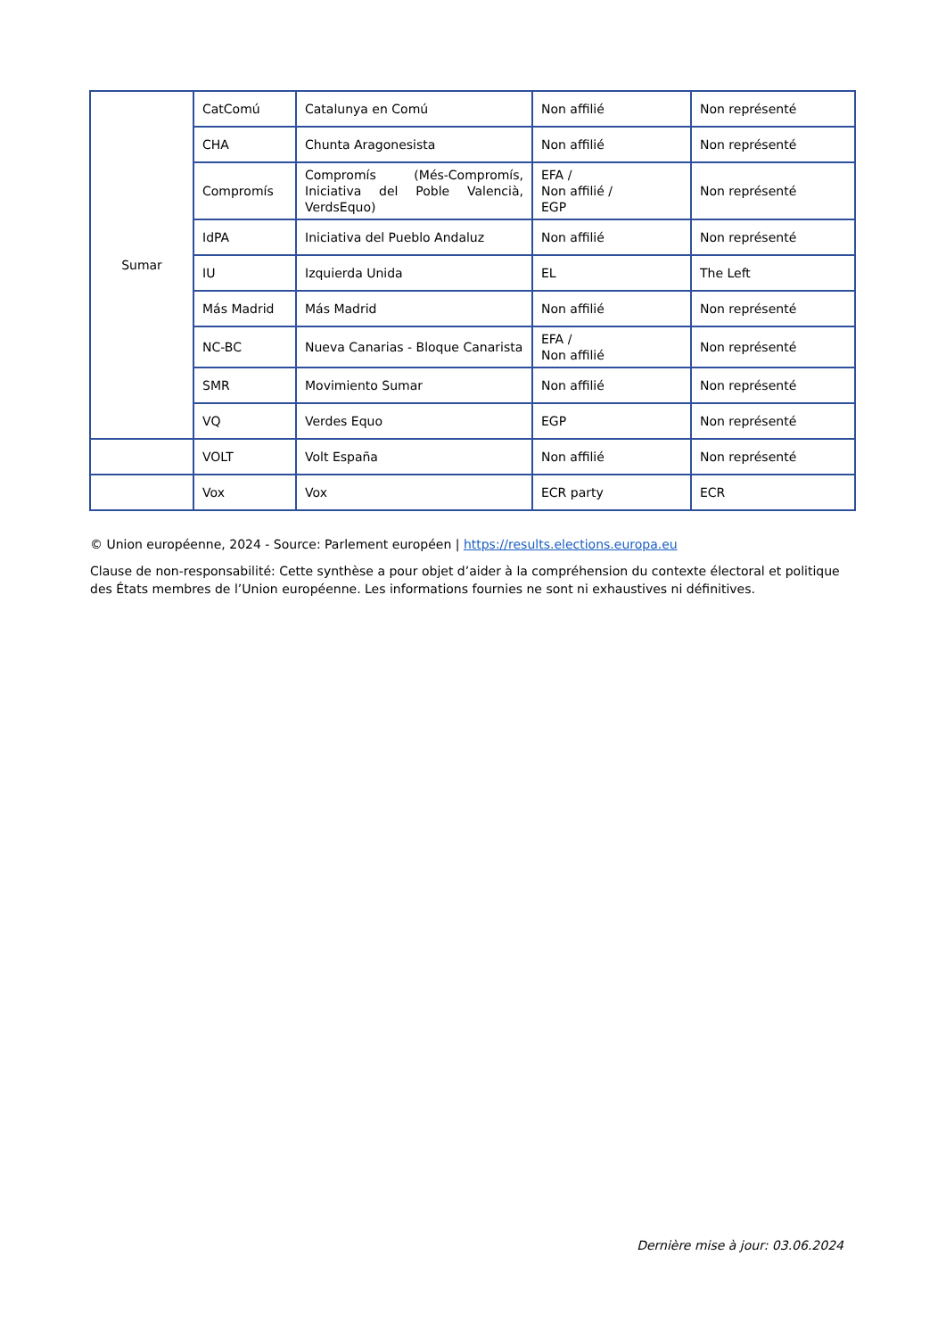| Sumar | CatComú | Catalunya en Comú | Non affilié | Non représenté |
| | CHA | Chunta Aragonesista | Non affilié | Non représenté |
| | Compromís | Compromís (Més-Compromís, Iniciativa del Poble Valencià, VerdsEquo) | EFA / Non affilié / EGP | Non représenté |
| | IdPA | Iniciativa del Pueblo Andaluz | Non affilié | Non représenté |
| | IU | Izquierda Unida | EL | The Left |
| | Más Madrid | Más Madrid | Non affilié | Non représenté |
| | NC-BC | Nueva Canarias - Bloque Canarista | EFA / Non affilié | Non représenté |
| | SMR | Movimiento Sumar | Non affilié | Non représenté |
| | VQ | Verdes Equo | EGP | Non représenté |
| | VOLT | Volt España | Non affilié | Non représenté |
| | Vox | Vox | ECR party | ECR |
© Union européenne, 2024 - Source: Parlement européen | https://results.elections.europa.eu
Clause de non-responsabilité: Cette synthèse a pour objet d’aider à la compréhension du contexte électoral et politique des États membres de l’Union européenne. Les informations fournies ne sont ni exhaustives ni définitives.
Dernière mise à jour: 03.06.2024